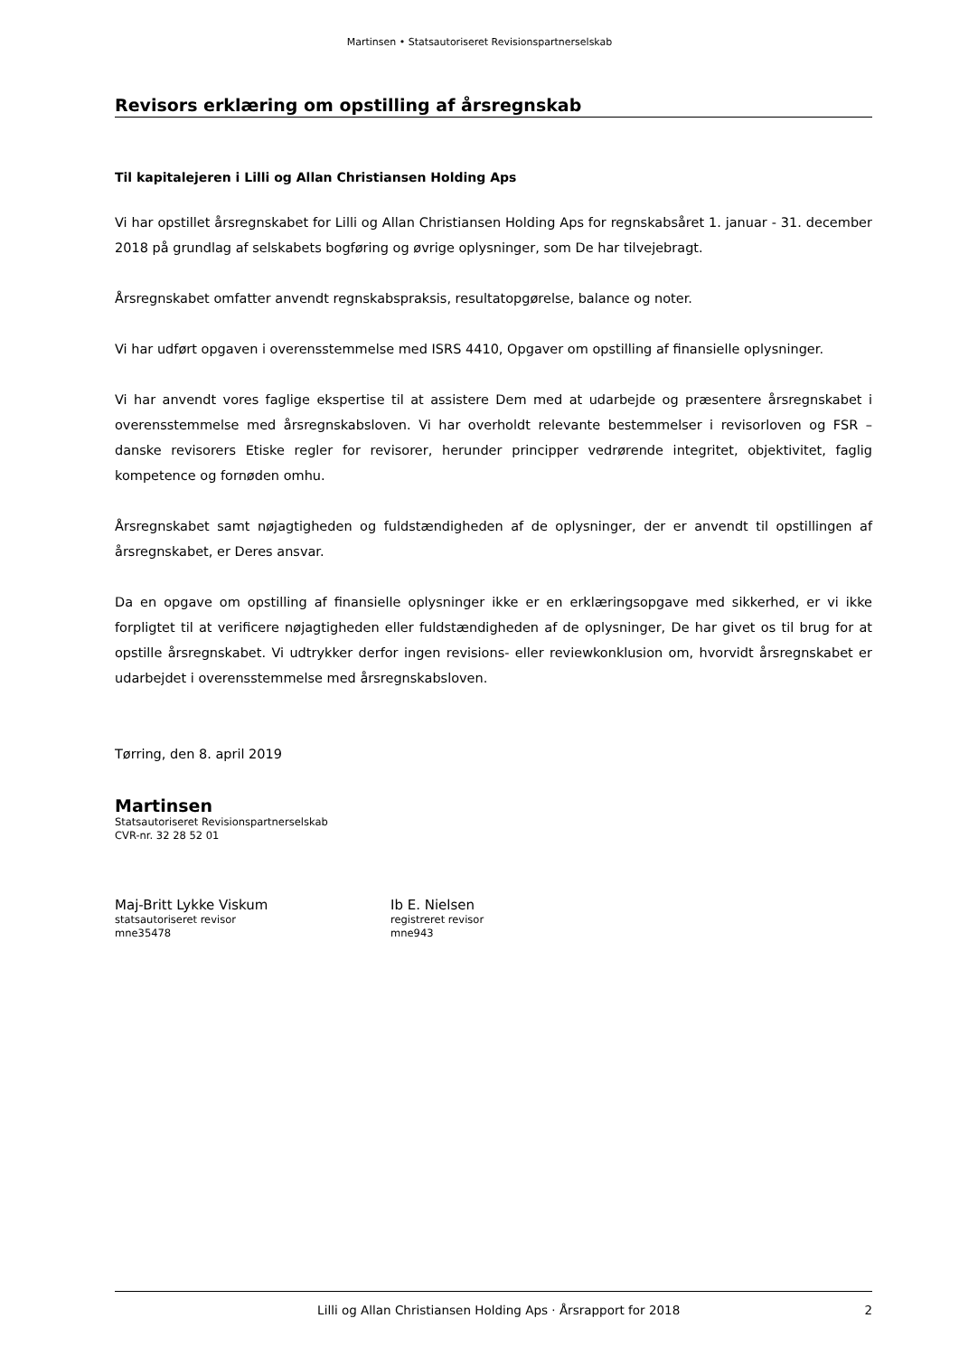Martinsen • Statsautoriseret Revisionspartnerselskab
Revisors erklæring om opstilling af årsregnskab
Til kapitalejeren i Lilli og Allan Christiansen Holding Aps
Vi har opstillet årsregnskabet for Lilli og Allan Christiansen Holding Aps for regnskabsåret 1. januar - 31. december 2018 på grundlag af selskabets bogføring og øvrige oplysninger, som De har tilvejebragt.
Årsregnskabet omfatter anvendt regnskabspraksis, resultatopgørelse, balance og noter.
Vi har udført opgaven i overensstemmelse med ISRS 4410, Opgaver om opstilling af finansielle oplysninger.
Vi har anvendt vores faglige ekspertise til at assistere Dem med at udarbejde og præsentere årsregnskabet i overensstemmelse med årsregnskabsloven. Vi har overholdt relevante bestemmelser i revisorloven og FSR – danske revisorers Etiske regler for revisorer, herunder principper vedrørende integritet, objektivitet, faglig kompetence og fornøden omhu.
Årsregnskabet samt nøjagtigheden og fuldstændigheden af de oplysninger, der er anvendt til opstillingen af årsregnskabet, er Deres ansvar.
Da en opgave om opstilling af finansielle oplysninger ikke er en erklæringsopgave med sikkerhed, er vi ikke forpligtet til at verificere nøjagtigheden eller fuldstændigheden af de oplysninger, De har givet os til brug for at opstille årsregnskabet. Vi udtrykker derfor ingen revisions- eller reviewkonklusion om, hvorvidt årsregnskabet er udarbejdet i overensstemmelse med årsregnskabsloven.
Tørring, den 8. april 2019
Martinsen
Statsautoriseret Revisionspartnerselskab
CVR-nr. 32 28 52 01
Maj-Britt Lykke Viskum
statsautoriseret revisor
mne35478
Ib E. Nielsen
registreret revisor
mne943
Lilli og Allan Christiansen Holding Aps · Årsrapport for 2018 2